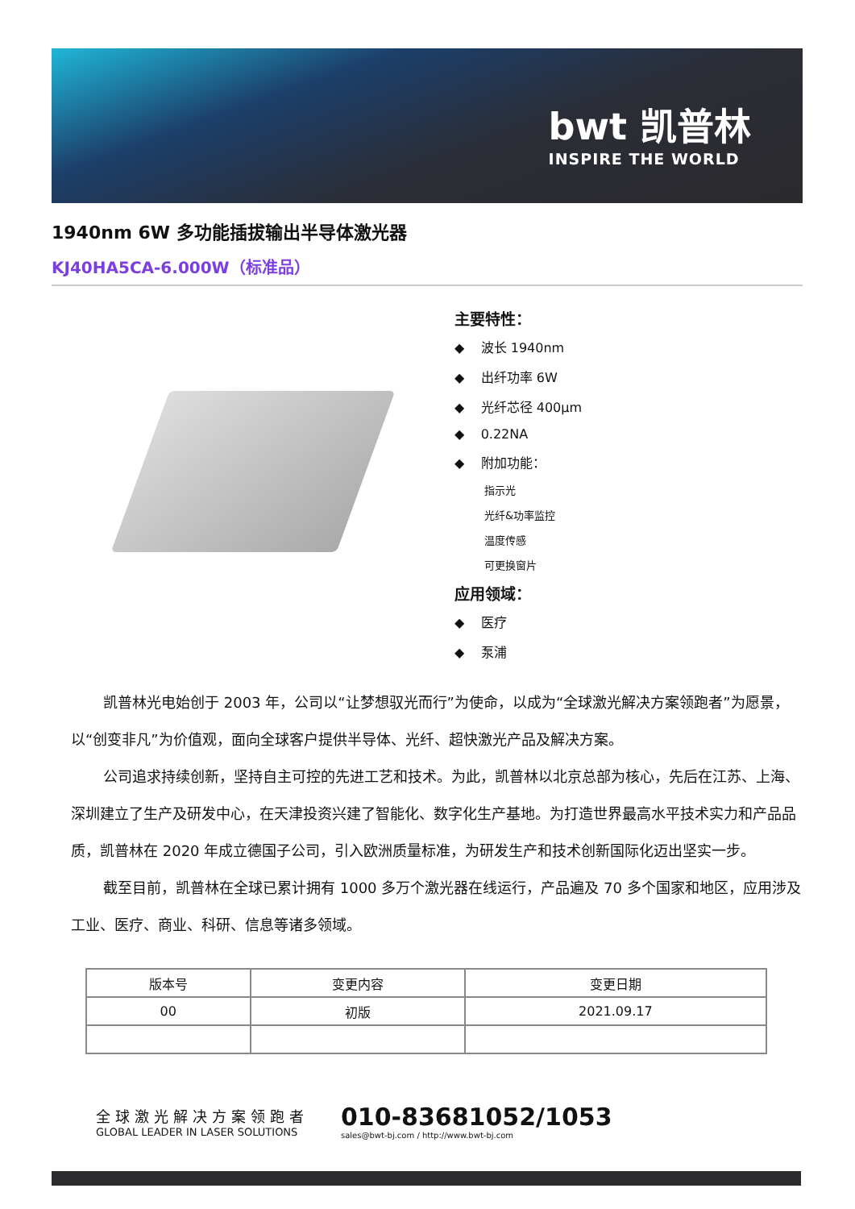bwt 凯普林
INSPIRE THE WORLD
1940nm 6W 多功能插拔输出半导体激光器
KJ40HA5CA-6.000W（标准品）
主要特性：
◆ 波长 1940nm
◆ 出纤功率 6W
◆ 光纤芯径 400μm
◆ 0.22NA
◆ 附加功能：
指示光
光纤&功率监控
温度传感
可更换窗片
应用领域：
◆ 医疗
◆ 泵浦
凯普林光电始创于 2003 年，公司以“让梦想驭光而行”为使命，以成为“全球激光解决方案领跑者”为愿景，以“创变非凡”为价值观，面向全球客户提供半导体、光纤、超快激光产品及解决方案。
公司追求持续创新，坚持自主可控的先进工艺和技术。为此，凯普林以北京总部为核心，先后在江苏、上海、深圳建立了生产及研发中心，在天津投资兴建了智能化、数字化生产基地。为打造世界最高水平技术实力和产品品质，凯普林在 2020 年成立德国子公司，引入欧洲质量标准，为研发生产和技术创新国际化迈出坚实一步。
截至目前，凯普林在全球已累计拥有 1000 多万个激光器在线运行，产品遍及 70 多个国家和地区，应用涉及工业、医疗、商业、科研、信息等诸多领域。
| 版本号 | 变更内容 | 变更日期 |
| 00 | 初版 | 2021.09.17 |
全球激光解决方案领跑者
GLOBAL LEADER IN LASER SOLUTIONS
010-83681052/1053
sales@bwt-bj.com / http://www.bwt-bj.com